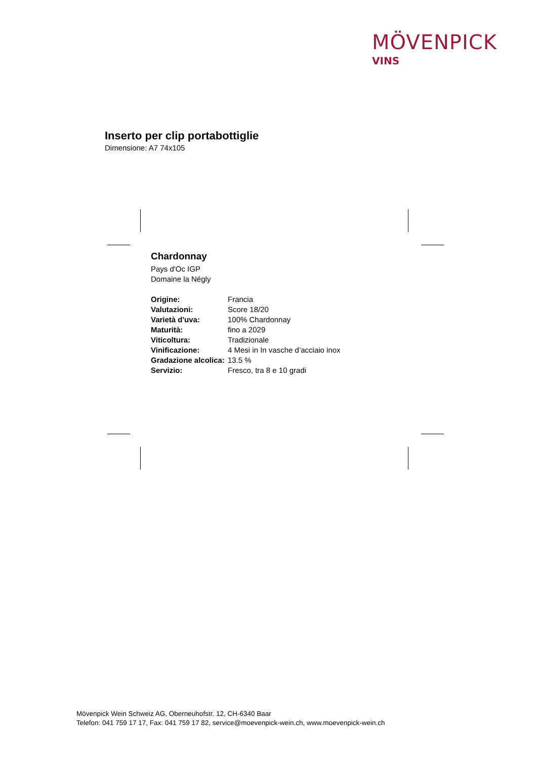MÖVENPICK
VINS
Inserto per clip portabottiglie
Dimensione: A7 74x105
Chardonnay
Pays d'Oc IGP
Domaine la Négly
| Origine: | Francia |
| Valutazioni: | Score 18/20 |
| Varietà d'uva: | 100% Chardonnay |
| Maturità: | fino a 2029 |
| Viticoltura: | Tradizionale |
| Vinificazione: | 4 Mesi in In vasche d’acciaio inox |
| Gradazione alcolica: | 13.5 % |
| Servizio: | Fresco, tra 8 e 10 gradi |
Mövenpick Wein Schweiz AG, Oberneuhofstr. 12, CH-6340 Baar
Telefon: 041 759 17 17, Fax: 041 759 17 82, service@moevenpick-wein.ch, www.moevenpick-wein.ch